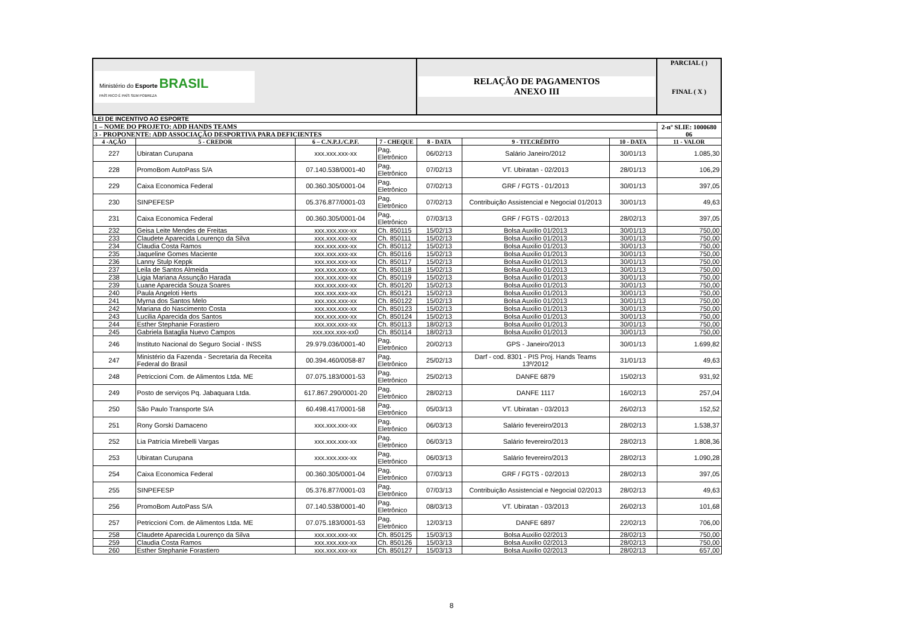| Ministério do Esporte BRASIL PAÍS RICO É PAÍS SEM POBREZA | | | | RELAÇÃO DE PAGAMENTOS ANEXO III | | | | PARCIAL ( ) FINAL ( X ) |
| LEI DE INCENTIVO AO ESPORTE | | | | | | | | |
| 1 – NOME DO PROJETO: ADD HANDS TEAMS | | | | | | | | 2-nº SLIE: 1000680 06 |
| 3 - PROPONENTE: ADD ASSOCIAÇÃO DESPORTIVA PARA DEFICIENTES | | | | | | | | |
| 4 -AÇÃO | 5 - CREDOR | 6 – C.N.P.J./C.P.F. | 7 - CHEQUE | 8 - DATA | 9 - TIT.CRÉDITO | 10 - DATA | 11 - VALOR | |
| 227 | Ubiratan Curupana | xxx.xxx.xxx-xx | Pag. Eletrônico | 06/02/13 | Salário Janeiro/2012 | 30/01/13 | 1.085,30 | |
| 228 | PromoBom AutoPass S/A | 07.140.538/0001-40 | Pag. Eletrônico | 07/02/13 | VT. Ubiratan - 02/2013 | 28/01/13 | 106,29 | |
| 229 | Caixa Economica Federal | 00.360.305/0001-04 | Pag. Eletrônico | 07/02/13 | GRF / FGTS - 01/2013 | 30/01/13 | 397,05 | |
| 230 | SINPEFESP | 05.376.877/0001-03 | Pag. Eletrônico | 07/02/13 | Contribuição Assistencial e Negocial 01/2013 | 30/01/13 | 49,63 | |
| 231 | Caixa Economica Federal | 00.360.305/0001-04 | Pag. Eletrônico | 07/03/13 | GRF / FGTS - 02/2013 | 28/02/13 | 397,05 | |
| 232 | Geisa Leite Mendes de Freitas | xxx.xxx.xxx-xx | Ch. 850115 | 15/02/13 | Bolsa Auxilio 01/2013 | 30/01/13 | 750,00 | |
| 233 | Claudete Aparecida Lourenço da Silva | xxx.xxx.xxx-xx | Ch. 850111 | 15/02/13 | Bolsa Auxilio 01/2013 | 30/01/13 | 750,00 | |
| 234 | Claudia Costa Ramos | xxx.xxx.xxx-xx | Ch. 850112 | 15/02/13 | Bolsa Auxilio 01/2013 | 30/01/13 | 750,00 | |
| 235 | Jaqueline Gomes Maciente | xxx.xxx.xxx-xx | Ch. 850116 | 15/02/13 | Bolsa Auxilio 01/2013 | 30/01/13 | 750,00 | |
| 236 | Lanny Stulp Keppk | xxx.xxx.xxx-xx | Ch. 850117 | 15/02/13 | Bolsa Auxilio 01/2013 | 30/01/13 | 750,00 | |
| 237 | Leila de Santos Almeida | xxx.xxx.xxx-xx | Ch. 850118 | 15/02/13 | Bolsa Auxilio 01/2013 | 30/01/13 | 750,00 | |
| 238 | Ligia Mariana Assunção Harada | xxx.xxx.xxx-xx | Ch. 850119 | 15/02/13 | Bolsa Auxilio 01/2013 | 30/01/13 | 750,00 | |
| 239 | Luane Aparecida Souza Soares | xxx.xxx.xxx-xx | Ch. 850120 | 15/02/13 | Bolsa Auxilio 01/2013 | 30/01/13 | 750,00 | |
| 240 | Paula Angeloti Herts | xxx.xxx.xxx-xx | Ch. 850121 | 15/02/13 | Bolsa Auxilio 01/2013 | 30/01/13 | 750,00 | |
| 241 | Myrna dos Santos Melo | xxx.xxx.xxx-xx | Ch. 850122 | 15/02/13 | Bolsa Auxilio 01/2013 | 30/01/13 | 750,00 | |
| 242 | Mariana do Nascimento Costa | xxx.xxx.xxx-xx | Ch. 850123 | 15/02/13 | Bolsa Auxilio 01/2013 | 30/01/13 | 750,00 | |
| 243 | Lucilia Aparecida dos Santos | xxx.xxx.xxx-xx | Ch. 850124 | 15/02/13 | Bolsa Auxilio 01/2013 | 30/01/13 | 750,00 | |
| 244 | Esther Stephanie Forastiero | xxx.xxx.xxx-xx | Ch. 850113 | 18/02/13 | Bolsa Auxilio 01/2013 | 30/01/13 | 750,00 | |
| 245 | Gabriela Bataglia Nuevo Campos | xxx.xxx.xxx-xx0 | Ch. 850114 | 18/02/13 | Bolsa Auxilio 01/2013 | 30/01/13 | 750,00 | |
| 246 | Instituto Nacional do Seguro Social - INSS | 29.979.036/0001-40 | Pag. Eletrônico | 20/02/13 | GPS - Janeiro/2013 | 30/01/13 | 1.699,82 | |
| 247 | Ministério da Fazenda - Secretaria da Receita Federal do Brasil | 00.394.460/0058-87 | Pag. Eletrônico | 25/02/13 | Darf - cod. 8301 - PIS Proj. Hands Teams 13º/2012 | 31/01/13 | 49,63 | |
| 248 | Petriccioni Com. de Alimentos Ltda. ME | 07.075.183/0001-53 | Pag. Eletrônico | 25/02/13 | DANFE 6879 | 15/02/13 | 931,92 | |
| 249 | Posto de serviços Pq. Jabaquara Ltda. | 617.867.290/0001-20 | Pag. Eletrônico | 28/02/13 | DANFE 1117 | 16/02/13 | 257,04 | |
| 250 | São Paulo Transporte S/A | 60.498.417/0001-58 | Pag. Eletrônico | 05/03/13 | VT. Ubiratan - 03/2013 | 26/02/13 | 152,52 | |
| 251 | Rony Gorski Damaceno | xxx.xxx.xxx-xx | Pag. Eletrônico | 06/03/13 | Salário fevereiro/2013 | 28/02/13 | 1.538,37 | |
| 252 | Lia Patrícia Mirebelli Vargas | xxx.xxx.xxx-xx | Pag. Eletrônico | 06/03/13 | Salário fevereiro/2013 | 28/02/13 | 1.808,36 | |
| 253 | Ubiratan Curupana | xxx.xxx.xxx-xx | Pag. Eletrônico | 06/03/13 | Salário fevereiro/2013 | 28/02/13 | 1.090,28 | |
| 254 | Caixa Economica Federal | 00.360.305/0001-04 | Pag. Eletrônico | 07/03/13 | GRF / FGTS - 02/2013 | 28/02/13 | 397,05 | |
| 255 | SINPEFESP | 05.376.877/0001-03 | Pag. Eletrônico | 07/03/13 | Contribuição Assistencial e Negocial 02/2013 | 28/02/13 | 49,63 | |
| 256 | PromoBom AutoPass S/A | 07.140.538/0001-40 | Pag. Eletrônico | 08/03/13 | VT. Ubiratan - 03/2013 | 26/02/13 | 101,68 | |
| 257 | Petriccioni Com. de Alimentos Ltda. ME | 07.075.183/0001-53 | Pag. Eletrônico | 12/03/13 | DANFE 6897 | 22/02/13 | 706,00 | |
| 258 | Claudete Aparecida Lourenço da Silva | xxx.xxx.xxx-xx | Ch. 850125 | 15/03/13 | Bolsa Auxilio 02/2013 | 28/02/13 | 750,00 | |
| 259 | Claudia Costa Ramos | xxx.xxx.xxx-xx | Ch. 850126 | 15/03/13 | Bolsa Auxilio 02/2013 | 28/02/13 | 750,00 | |
| 260 | Esther Stephanie Forastiero | xxx.xxx.xxx-xx | Ch. 850127 | 15/03/13 | Bolsa Auxilio 02/2013 | 28/02/13 | 657,00 | |
8